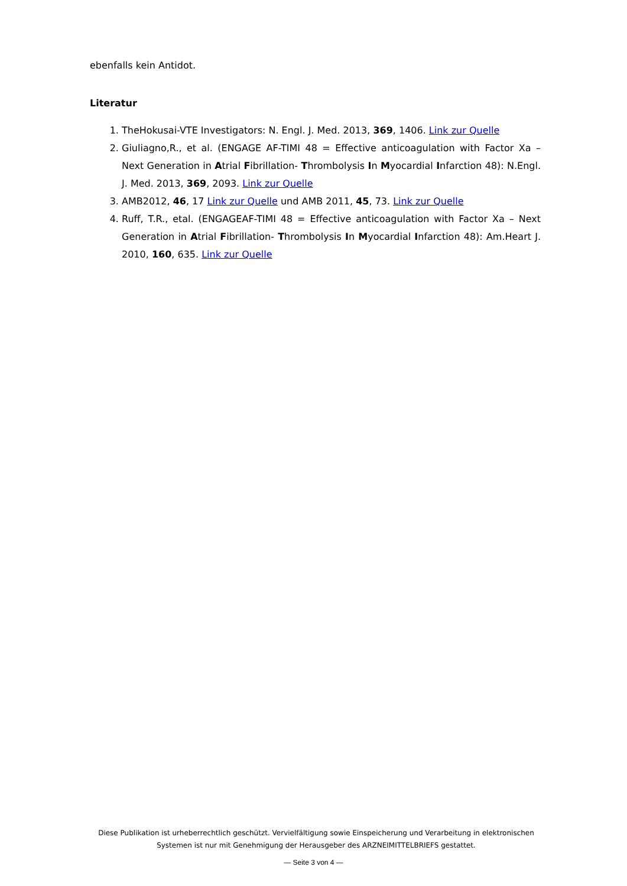ebenfalls kein Antidot.
Literatur
1. TheHokusai-VTE Investigators: N. Engl. J. Med. 2013, 369, 1406. Link zur Quelle
2. Giuliagno,R., et al. (ENGAGE AF-TIMI 48 = Effective anticoagulation with Factor Xa – Next Generation in Atrial Fibrillation- Thrombolysis In Myocardial Infarction 48): N.Engl. J. Med. 2013, 369, 2093. Link zur Quelle
3. AMB2012, 46, 17 Link zur Quelle und AMB 2011, 45, 73. Link zur Quelle
4. Ruff, T.R., etal. (ENGAGEAF-TIMI 48 = Effective anticoagulation with Factor Xa – Next Generation in Atrial Fibrillation- Thrombolysis In Myocardial Infarction 48): Am.Heart J. 2010, 160, 635. Link zur Quelle
Diese Publikation ist urheberrechtlich geschützt. Vervielfältigung sowie Einspeicherung und Verarbeitung in elektronischen Systemen ist nur mit Genehmigung der Herausgeber des ARZNEIMITTELBRIEFS gestattet.
— Seite 3 von 4 —